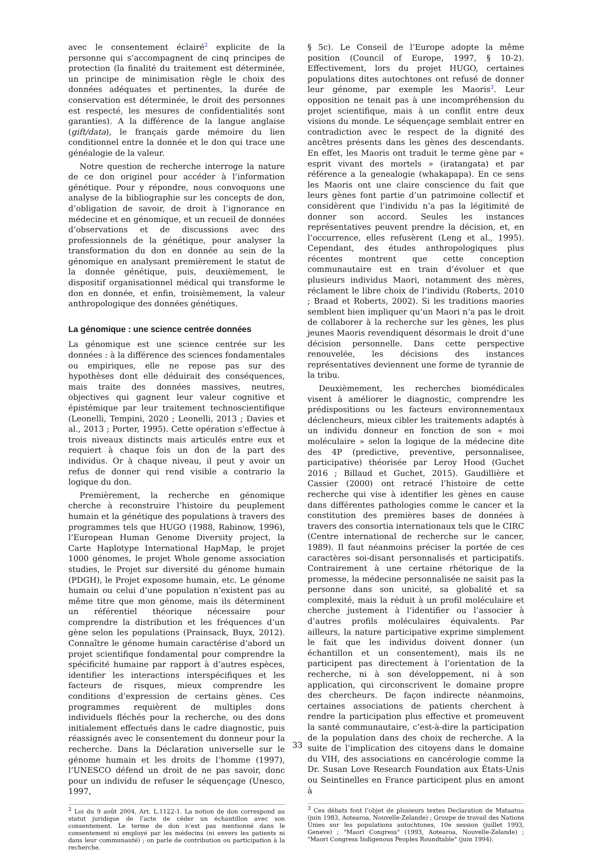avec le consentement éclairé<sup>2</sup> explicite de la personne qui s’accompagnent de cinq principes de protection (la finalité du traitement est déterminée, un principe de minimisation règle le choix des données adéquates et pertinentes, la durée de conservation est déterminée, le droit des personnes est respecté, les mesures de confidentialités sont garanties). A la différence de la langue anglaise (gift/data), le français garde mémoire du lien conditionnel entre la donnée et le don qui trace une généalogie de la valeur.
Notre question de recherche interroge la nature de ce don originel pour accéder à l’information génétique. Pour y répondre, nous convoquons une analyse de la bibliographie sur les concepts de don, d’obligation de savoir, de droit à l’ignorance en médecine et en génomique, et un recueil de données d’observations et de discussions avec des professionnels de la génétique, pour analyser la transformation du don en donnée au sein de la génomique en analysant premièrement le statut de la donnée génétique, puis, deuxièmement, le dispositif organisationnel médical qui transforme le don en donnée, et enfin, troisièmement, la valeur anthropologique des données génétiques.
La génomique : une science centrée données
La génomique est une science centrée sur les données : à la différence des sciences fondamentales ou empiriques, elle ne repose pas sur des hypothèses dont elle déduirait des conséquences, mais traite des données massives, neutres, objectives qui gagnent leur valeur cognitive et épistémique par leur traitement technoscientifique (Leonelli, Tempini, 2020 ; Leonelli, 2013 ; Davies et al., 2013 ; Porter, 1995). Cette opération s’effectue à trois niveaux distincts mais articulés entre eux et requiert à chaque fois un don de la part des individus. Or à chaque niveau, il peut y avoir un refus de donner qui rend visible a contrario la logique du don.
Premièrement, la recherche en génomique cherche à reconstruire l’histoire du peuplement humain et la génétique des populations à travers des programmes tels que HUGO (1988, Rabinow, 1996), l’European Human Genome Diversity project, la Carte Haplotype International HapMap, le projet 1000 génomes, le projet Whole genome association studies, le Projet sur diversité du génome humain (PDGH), le Projet exposome humain, etc. Le génome humain ou celui d’une population n’existent pas au même titre que mon génome, mais ils déterminent un référentiel théorique nécessaire pour comprendre la distribution et les fréquences d’un gène selon les populations (Prainsack, Buyx, 2012). Connaître le génome humain caractérise d’abord un projet scientifique fondamental pour comprendre la spécificité humaine par rapport à d’autres espèces, identifier les interactions interspécifiques et les facteurs de risques, mieux comprendre les conditions d’expression de certains gènes. Ces programmes requièrent de multiples dons individuels fléchés pour la recherche, ou des dons initialement effectués dans le cadre diagnostic, puis réassignés avec le consentement du donneur pour la recherche. Dans la Déclaration universelle sur le génome humain et les droits de l’homme (1997), l’UNESCO défend un droit de ne pas savoir, donc pour un individu de refuser le séquençage (Unesco, 1997,
<sup>2</sup> Loi du 9 août 2004, Art. L.1122-1. La notion de don correspond au statut juridique de l’acte de céder un échantillon avec son consentement. Le terme de don n’est pas mentionné dans le consentement ni employé par les médecins (ni envers les patients ni dans leur communauté) ; on parle de contribution ou participation à la recherche.
§ 5c). Le Conseil de l’Europe adopte la même position (Council of Europe, 1997, § 10-2). Effectivement, lors du projet HUGO, certaines populations dites autochtones ont refusé de donner leur génome, par exemple les Maoris<sup>3</sup>. Leur opposition ne tenait pas à une incompréhension du projet scientifique, mais à un conflit entre deux visions du monde. Le séquençage semblait entrer en contradiction avec le respect de la dignité des ancêtres présents dans les gènes des descendants. En effet, les Maoris ont traduit le terme gène par « esprit vivant des mortels » (iratangata) et par référence a la genealogie (whakapapa). En ce sens les Maoris ont une claire conscience du fait que leurs gènes font partie d’un patrimoine collectif et considèrent que l’individu n’a pas la légitimité de donner son accord. Seules les instances représentatives peuvent prendre la décision, et, en l’occurrence, elles refusèrent (Leng et al., 1995). Cependant, des études anthropologiques plus récentes montrent que cette conception communautaire est en train d’évoluer et que plusieurs individus Maori, notamment des mères, réclament le libre choix de l’individu (Roberts, 2010 ; Braad et Roberts, 2002). Si les traditions maories semblent bien impliquer qu’un Maori n’a pas le droit de collaborer à la recherche sur les gènes, les plus jeunes Maoris revendiquent désormais le droit d’une décision personnelle. Dans cette perspective renouvelée, les décisions des instances représentatives deviennent une forme de tyrannie de la tribu.
Deuxièmement, les recherches biomédicales visent à améliorer le diagnostic, comprendre les prédispositions ou les facteurs environnementaux déclencheurs, mieux cibler les traitements adaptés à un individu donneur en fonction de son « moi moléculaire » selon la logique de la médecine dite des 4P (predictive, preventive, personnalisee, participative) théorisée par Leroy Hood (Guchet 2016 ; Billaud et Guchet, 2015). Gaudillière et Cassier (2000) ont retracé l’histoire de cette recherche qui vise à identifier les gènes en cause dans différentes pathologies comme le cancer et la constitution des premières bases de données à travers des consortia internationaux tels que le CIRC (Centre international de recherche sur le cancer, 1989). Il faut néanmoins préciser la portée de ces caractères soi-disant personnalisés et participatifs. Contrairement à une certaine rhétorique de la promesse, la médecine personnalisée ne saisit pas la personne dans son unicité, sa globalité et sa complexité, mais la réduit à un profil moléculaire et cherche justement à l’identifier ou l’associer à d’autres profils moléculaires équivalents. Par ailleurs, la nature participative exprime simplement le fait que les individus doivent donner (un échantillon et un consentement), mais ils ne participent pas directement à l’orientation de la recherche, ni à son développement, ni à son application, qui circonscrivent le domaine propre des chercheurs. De façon indirecte néanmoins, certaines associations de patients cherchent à rendre la participation plus effective et promeuvent la santé communautaire, c’est-à-dire la participation de la population dans des choix de recherche. A la suite de l’implication des citoyens dans le domaine du VIH, des associations en cancérologie comme la Dr. Susan Love Research Foundation aux États-Unis ou Seintinelles en France participent plus en amont à
<sup>3</sup> Ces débats font l’objet de plusieurs textes Declaration de Mataatua (juin 1983, Aotearoa, Nouvelle-Zelande) ; Groupe de travail des Nations Unies sur les populations autochtones, 10e session (juillet 1993, Geneve) ; "Maori Congress" (1993, Aotearoa, Nouvelle-Zelande) ; "Maori Congress Indigenous Peoples Roundtable" (juin 1994).
33